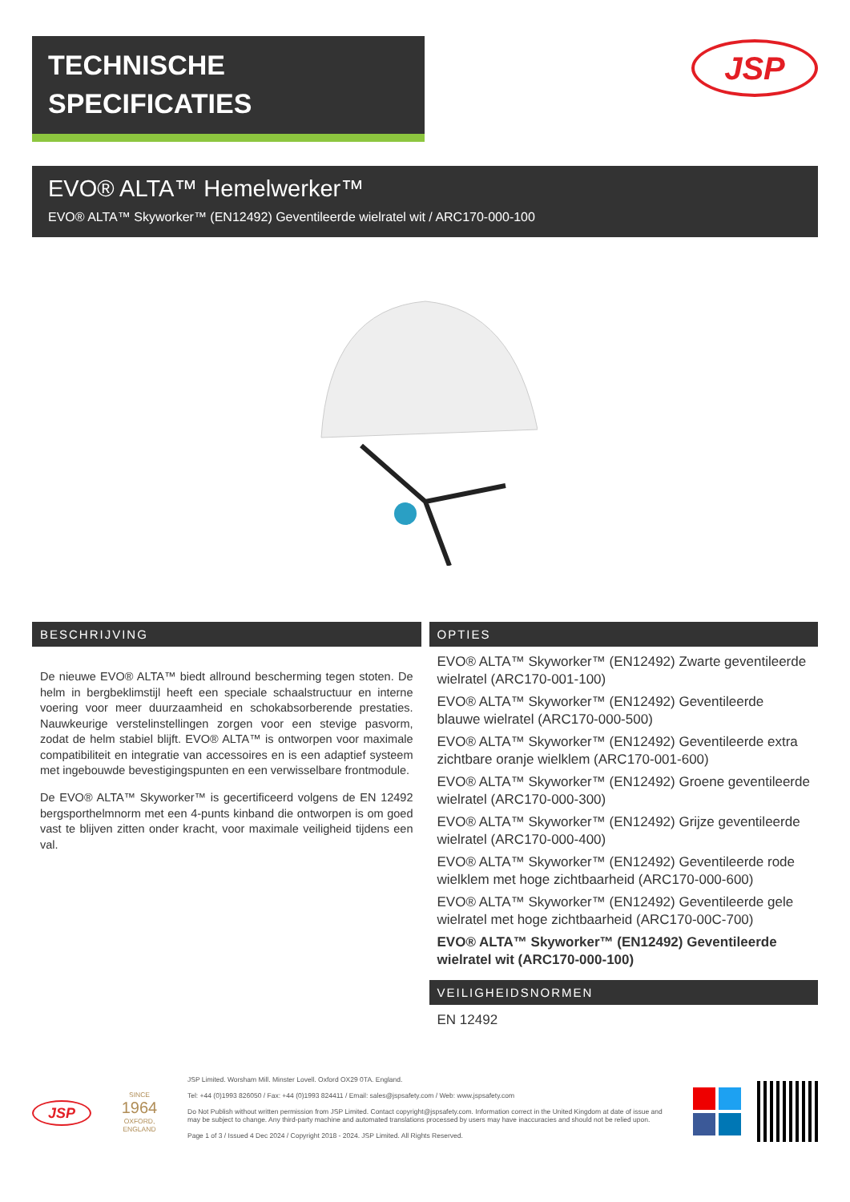TECHNISCHE
SPECIFICATIES
JSP
EVO® ALTA™ Hemelwerker™
EVO® ALTA™ Skyworker™ (EN12492) Geventileerde wielratel wit / ARC170-000-100
BESCHRIJVING
De nieuwe EVO® ALTA™ biedt allround bescherming tegen stoten. De helm in bergbeklimstijl heeft een speciale schaalstructuur en interne voering voor meer duurzaamheid en schokabsorberende prestaties. Nauwkeurige verstelinstellingen zorgen voor een stevige pasvorm, zodat de helm stabiel blijft. EVO® ALTA™ is ontworpen voor maximale compatibiliteit en integratie van accessoires en is een adaptief systeem met ingebouwde bevestigingspunten en een verwisselbare frontmodule.
De EVO® ALTA™ Skyworker™ is gecertificeerd volgens de EN 12492 bergsporthelmnorm met een 4-punts kinband die ontworpen is om goed vast te blijven zitten onder kracht, voor maximale veiligheid tijdens een val.
OPTIES
EVO® ALTA™ Skyworker™ (EN12492) Zwarte geventileerde wielratel (ARC170-001-100)
EVO® ALTA™ Skyworker™ (EN12492) Geventileerde blauwe wielratel (ARC170-000-500)
EVO® ALTA™ Skyworker™ (EN12492) Geventileerde extra zichtbare oranje wielklem (ARC170-001-600)
EVO® ALTA™ Skyworker™ (EN12492) Groene geventileerde wielratel (ARC170-000-300)
EVO® ALTA™ Skyworker™ (EN12492) Grijze geventileerde wielratel (ARC170-000-400)
EVO® ALTA™ Skyworker™ (EN12492) Geventileerde rode wielklem met hoge zichtbaarheid (ARC170-000-600)
EVO® ALTA™ Skyworker™ (EN12492) Geventileerde gele wielratel met hoge zichtbaarheid (ARC170-00C-700)
EVO® ALTA™ Skyworker™ (EN12492) Geventileerde wielratel wit (ARC170-000-100)
VEILIGHEIDSNORMEN
EN 12492
JSP
SINCE
1964
OXFORD, ENGLAND
JSP Limited. Worsham Mill. Minster Lovell. Oxford OX29 0TA. England.
Tel: +44 (0)1993 826050 / Fax: +44 (0)1993 824411 / Email: sales@jspsafety.com / Web: www.jspsafety.com
Do Not Publish without written permission from JSP Limited. Contact copyright@jspsafety.com. Information correct in the United Kingdom at date of issue and may be subject to change. Any third-party machine and automated translations processed by users may have inaccuracies and should not be relied upon.
Page 1 of 3 / Issued 4 Dec 2024 / Copyright 2018 - 2024. JSP Limited. All Rights Reserved.